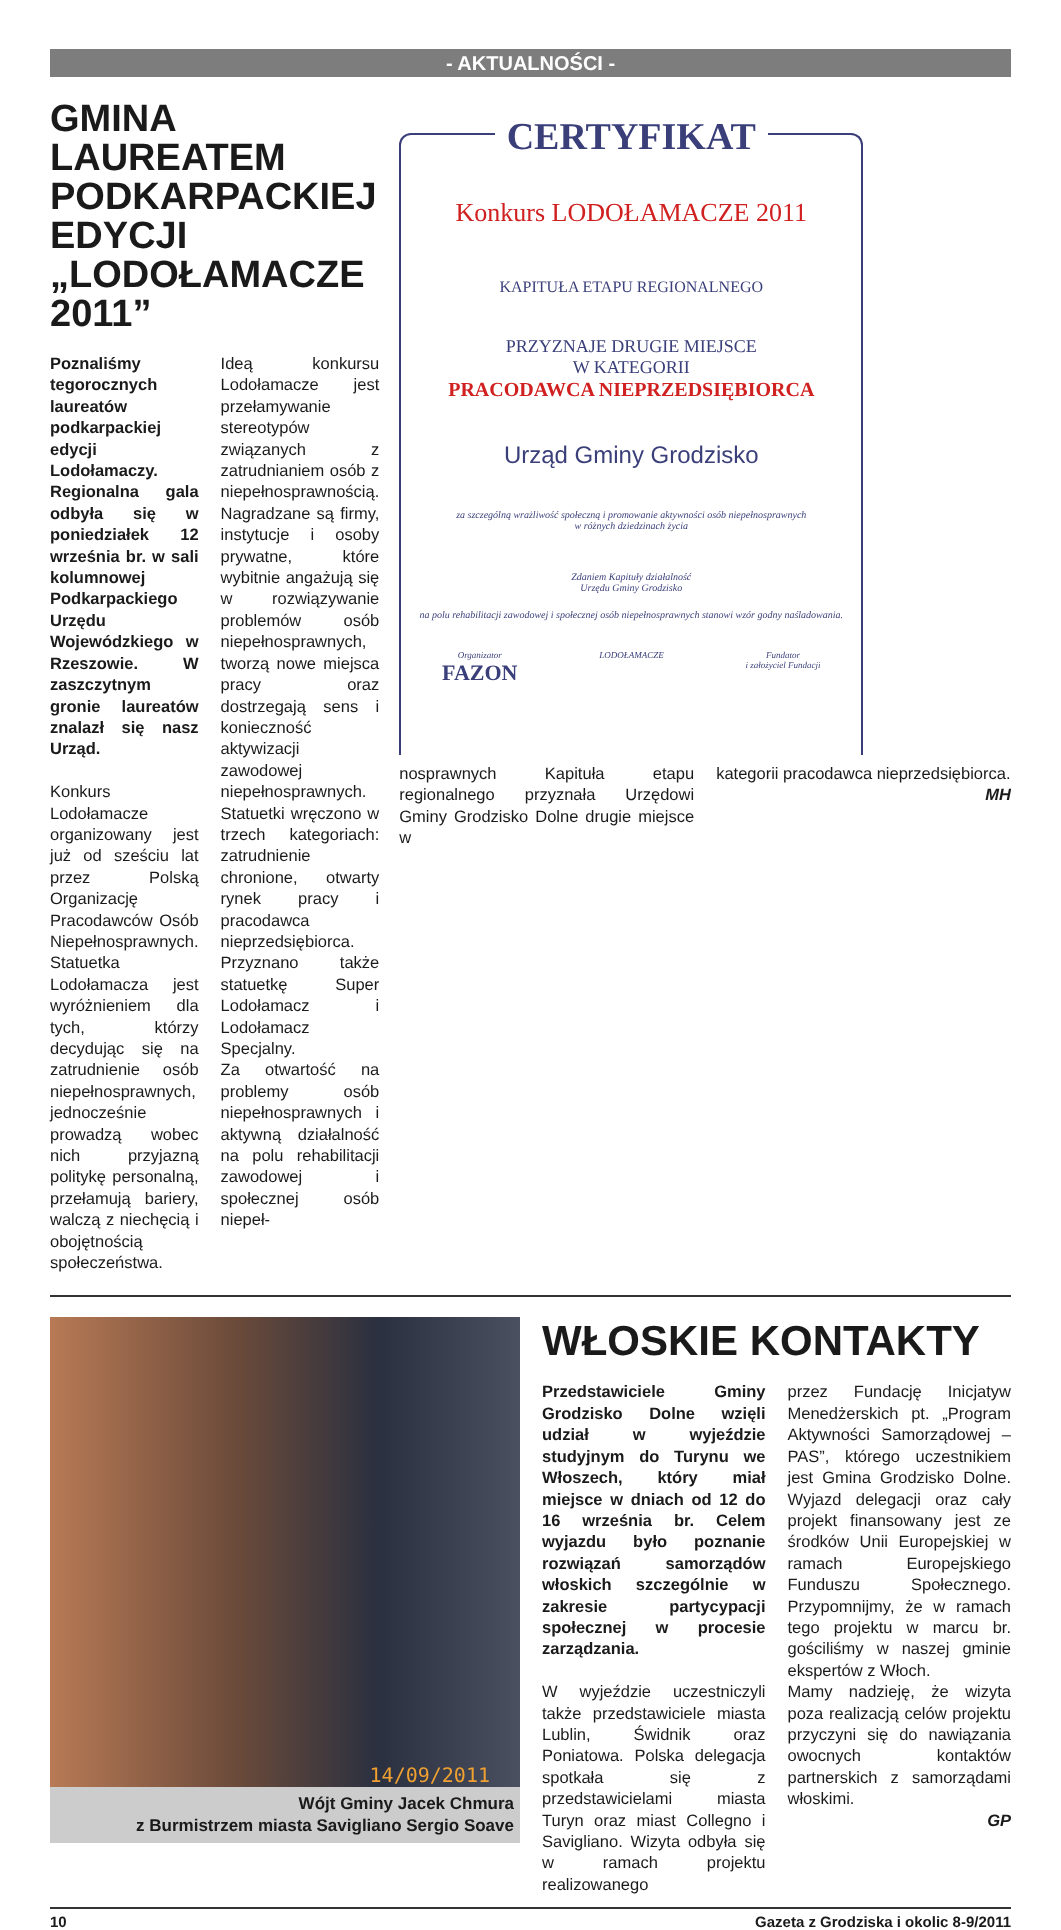- AKTUALNOŚCI -
GMINA LAUREATEM PODKARPACKIEJ EDYCJI „LODOŁAMACZE 2011”
Poznaliśmy tegorocznych laureatów podkarpackiej edycji Lodołamaczy. Regionalna gala odbyła się w poniedziałek 12 września br. w sali kolumnowej Podkarpackiego Urzędu Wojewódzkiego w Rzeszowie. W zaszczytnym gronie laureatów znalazł się nasz Urząd.
Konkurs Lodołamacze organizowany jest już od sześciu lat przez Polską Organizację Pracodawców Osób Niepełnosprawnych. Statuetka Lodołamacza jest wyróżnieniem dla tych, którzy decydując się na zatrudnienie osób niepełnosprawnych, jednocześnie prowadzą wobec nich przyjazną politykę personalną, przełamują bariery, walczą z niechęcią i obojętnością społeczeństwa.
Ideą konkursu Lodołamacze jest przełamywanie stereotypów związanych z zatrudnianiem osób z niepełnosprawnością. Nagradzane są firmy, instytucje i osoby prywatne, które wybitnie angażują się w rozwiązywanie problemów osób niepełnosprawnych, tworzą nowe miejsca pracy oraz dostrzegają sens i konieczność aktywizacji zawodowej niepełnosprawnych.
Statuetki wręczono w trzech kategoriach: zatrudnienie chronione, otwarty rynek pracy i pracodawca nieprzedsiębiorca. Przyznano także statuetkę Super Lodołamacz i Lodołamacz Specjalny.
Za otwartość na problemy osób niepełnosprawnych i aktywną działalność na polu rehabilitacji zawodowej i społecznej osób niepeł-
CERTYFIKAT
Konkurs LODOŁAMACZE 2011
KAPITUŁA ETAPU REGIONALNEGO
PRZYZNAJE DRUGIE MIEJSCE
W KATEGORII
PRACODAWCA NIEPRZEDSIĘBIORCA
Urząd Gminy Grodzisko
za szczególną wrażliwość społeczną i promowanie aktywności osób niepełnosprawnych
w różnych dziedzinach życia
Zdaniem Kapituły działalność
Urzędu Gminy Grodzisko
na polu rehabilitacji zawodowej i społecznej osób niepełnosprawnych stanowi wzór godny naśladowania.
Organizator
FAZON LODOŁAMACZE Fundator
i założyciel Fundacji
nosprawnych Kapituła etapu regionalnego przyznała Urzędowi Gminy Grodzisko Dolne drugie miejsce w
kategorii pracodawca nieprzedsiębiorca.
MH
14/09/2011
Wójt Gminy Jacek Chmura
z Burmistrzem miasta Savigliano Sergio Soave
WŁOSKIE KONTAKTY
Przedstawiciele Gminy Grodzisko Dolne wzięli udział w wyjeździe studyjnym do Turynu we Włoszech, który miał miejsce w dniach od 12 do 16 września br. Celem wyjazdu było poznanie rozwiązań samorządów włoskich szczególnie w zakresie partycypacji społecznej w procesie zarządzania.
W wyjeździe uczestniczyli także przedstawiciele miasta Lublin, Świdnik oraz Poniatowa. Polska delegacja spotkała się z przedstawicielami miasta Turyn oraz miast Collegno i Savigliano. Wizyta odbyła się w ramach projektu realizowanego
przez Fundację Inicjatyw Menedżerskich pt. „Program Aktywności Samorządowej – PAS”, którego uczestnikiem jest Gmina Grodzisko Dolne. Wyjazd delegacji oraz cały projekt finansowany jest ze środków Unii Europejskiej w ramach Europejskiego Funduszu Społecznego. Przypomnijmy, że w ramach tego projektu w marcu br. gościliśmy w naszej gminie ekspertów z Włoch.
Mamy nadzieję, że wizyta poza realizacją celów projektu przyczyni się do nawiązania owocnych kontaktów partnerskich z samorządami włoskimi.
GP
10 Gazeta z Grodziska i okolic 8-9/2011